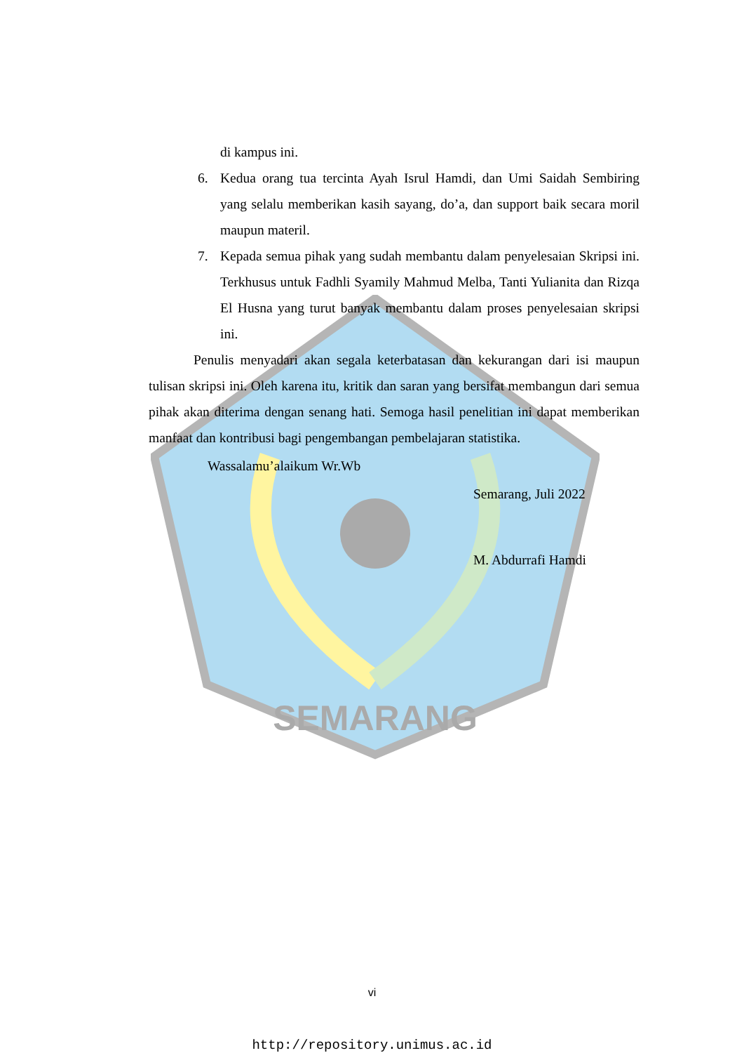SEMARANG
di kampus ini.
6. Kedua orang tua tercinta Ayah Isrul Hamdi, dan Umi Saidah Sembiring yang selalu memberikan kasih sayang, do’a, dan support baik secara moril maupun materil.
7. Kepada semua pihak yang sudah membantu dalam penyelesaian Skripsi ini. Terkhusus untuk Fadhli Syamily Mahmud Melba, Tanti Yulianita dan Rizqa El Husna yang turut banyak membantu dalam proses penyelesaian skripsi ini.
Penulis menyadari akan segala keterbatasan dan kekurangan dari isi maupun tulisan skripsi ini. Oleh karena itu, kritik dan saran yang bersifat membangun dari semua pihak akan diterima dengan senang hati. Semoga hasil penelitian ini dapat memberikan manfaat dan kontribusi bagi pengembangan pembelajaran statistika.
Wassalamu’alaikum Wr.Wb
Semarang, Juli 2022
M. Abdurrafi Hamdi
vi
http://repository.unimus.ac.id